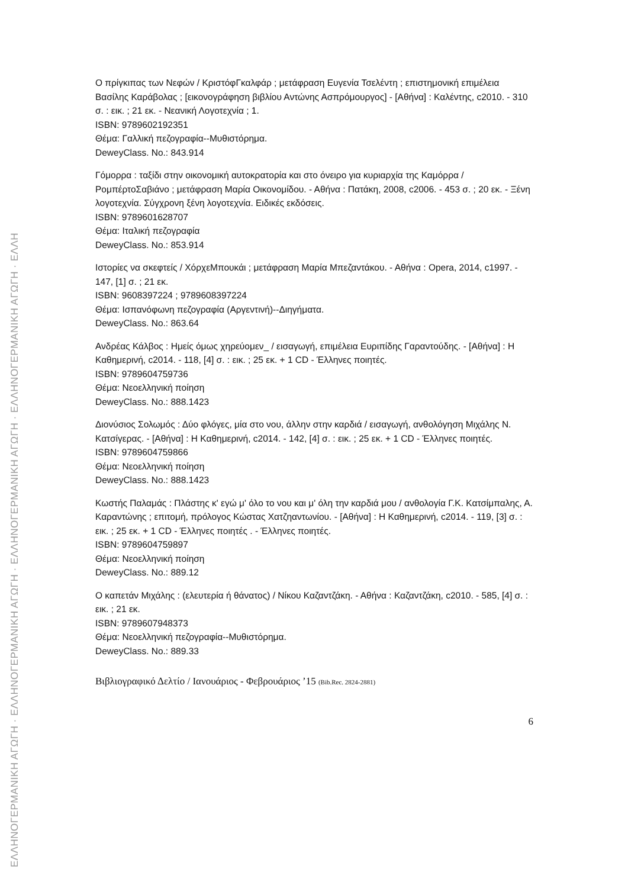ΕΛΛΗΝΟΓΕΡΜΑΝΙΚΗ ΑΓΩΓΗ · ΕΛΛΗΝΟΓΕΡΜΑΝΙΚΗ ΑΓΩΓΗ · ΕΛΛΗΝΟΓΕΡΜΑΝΙΚΗ ΑΓΩΓΗ · ΕΛΛΗΝΟΓΕΡΜΑΝΙΚΗ ΑΓΩΓΗ · ΕΛΛΗ
Ο πρίγκιπας των Νεφών / ΚριστόφΓκαλφάρ ; μετάφραση Ευγενία Τσελέντη ; επιστημονική επιμέλεια Βασίλης Καράβολας ; [εικονογράφηση βιβλίου Αντώνης Ασπρόμουργος] - [Αθήνα] : Καλέντης, c2010. - 310 σ. : εικ. ; 21 εκ. - Νεανική Λογοτεχνία ; 1.
ISBN: 9789602192351
Θέμα: Γαλλική πεζογραφία--Μυθιστόρημα.
DeweyClass. No.: 843.914
Γόμορρα : ταξίδι στην οικονομική αυτοκρατορία και στο όνειρο για κυριαρχία της Καμόρρα / ΡομπέρτοΣαβιάνο ; μετάφραση Μαρία Οικονομίδου. - Αθήνα : Πατάκη, 2008, c2006. - 453 σ. ; 20 εκ. - Ξένη λογοτεχνία. Σύγχρονη ξένη λογοτεχνία. Ειδικές εκδόσεις.
ISBN: 9789601628707
Θέμα: Ιταλική πεζογραφία
DeweyClass. No.: 853.914
Ιστορίες να σκεφτείς / ΧόρχεΜπουκάι ; μετάφραση Μαρία Μπεζαντάκου. - Αθήνα : Opera, 2014, c1997. - 147, [1] σ. ; 21 εκ.
ISBN: 9608397224 ; 9789608397224
Θέμα: Ισπανόφωνη πεζογραφία (Αργεντινή)--Διηγήματα.
DeweyClass. No.: 863.64
Ανδρέας Κάλβος : Ημείς όμως χηρεύομεν_ / εισαγωγή, επιμέλεια Ευριπίδης Γαραντούδης. - [Αθήνα] : Η Καθημερινή, c2014. - 118, [4] σ. : εικ. ; 25 εκ. + 1 CD - Έλληνες ποιητές.
ISBN: 9789604759736
Θέμα: Νεοελληνική ποίηση
DeweyClass. No.: 888.1423
Διονύσιος Σολωμός : Δύο φλόγες, μία στο νου, άλλην στην καρδιά / εισαγωγή, ανθολόγηση Μιχάλης Ν. Κατσίγερας. - [Αθήνα] : Η Καθημερινή, c2014. - 142, [4] σ. : εικ. ; 25 εκ. + 1 CD - Έλληνες ποιητές.
ISBN: 9789604759866
Θέμα: Νεοελληνική ποίηση
DeweyClass. No.: 888.1423
Κωστής Παλαμάς : Πλάστης κ' εγώ μ' όλο το νου και μ' όλη την καρδιά μου / ανθολογία Γ.Κ. Κατσίμπαλης, Α. Καραντώνης ; επιτομή, πρόλογος Κώστας Χατζηαντωνίου. - [Αθήνα] : Η Καθημερινή, c2014. - 119, [3] σ. : εικ. ; 25 εκ. + 1 CD - Έλληνες ποιητές . - Έλληνες ποιητές.
ISBN: 9789604759897
Θέμα: Νεοελληνική ποίηση
DeweyClass. No.: 889.12
Ο καπετάν Μιχάλης : (ελευτερία ή θάνατος) / Νίκου Καζαντζάκη. - Αθήνα : Καζαντζάκη, c2010. - 585, [4] σ. : εικ. ; 21 εκ.
ISBN: 9789607948373
Θέμα: Νεοελληνική πεζογραφία--Μυθιστόρημα.
DeweyClass. No.: 889.33
Βιβλιογραφικό Δελτίο / Ιανουάριος - Φεβρουάριος ’15 (Bib.Rec. 2824-2881)
6